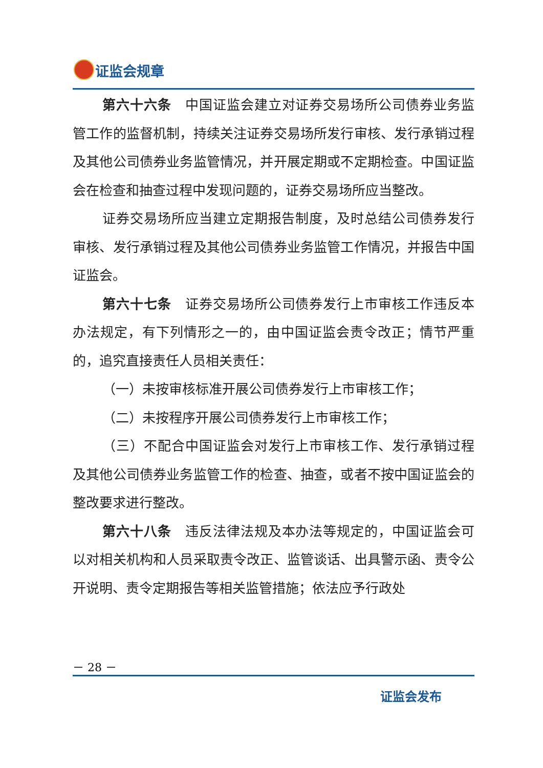证监会规章
第六十六条　中国证监会建立对证券交易场所公司债券业务监管工作的监督机制，持续关注证券交易场所发行审核、发行承销过程及其他公司债券业务监管情况，并开展定期或不定期检查。中国证监会在检查和抽查过程中发现问题的，证券交易场所应当整改。
证券交易场所应当建立定期报告制度，及时总结公司债券发行审核、发行承销过程及其他公司债券业务监管工作情况，并报告中国证监会。
第六十七条　证券交易场所公司债券发行上市审核工作违反本办法规定，有下列情形之一的，由中国证监会责令改正；情节严重的，追究直接责任人员相关责任：
（一）未按审核标准开展公司债券发行上市审核工作；
（二）未按程序开展公司债券发行上市审核工作；
（三）不配合中国证监会对发行上市审核工作、发行承销过程及其他公司债券业务监管工作的检查、抽查，或者不按中国证监会的整改要求进行整改。
第六十八条　违反法律法规及本办法等规定的，中国证监会可以对相关机构和人员采取责令改正、监管谈话、出具警示函、责令公开说明、责令定期报告等相关监管措施；依法应予行政处
－ 28 －
证监会发布